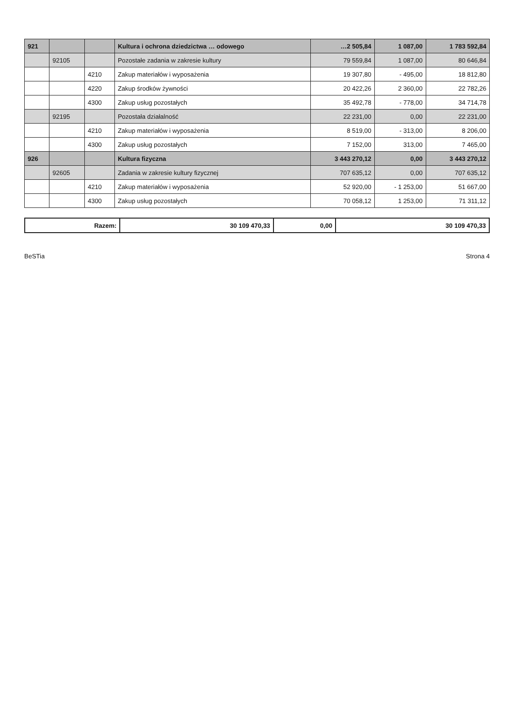| 921 | | | Kultura i ochrona dziedzictwa … odowego | …2 505,84 | 1 087,00 | 1 783 592,84 |
| | 92105 | | Pozostałe zadania w zakresie kultury | 79 559,84 | 1 087,00 | 80 646,84 |
| | | 4210 | Zakup materiałów i wyposażenia | 19 307,80 | - 495,00 | 18 812,80 |
| | | 4220 | Zakup środków żywności | 20 422,26 | 2 360,00 | 22 782,26 |
| | | 4300 | Zakup usług pozostałych | 35 492,78 | - 778,00 | 34 714,78 |
| | 92195 | | Pozostała działalność | 22 231,00 | 0,00 | 22 231,00 |
| | | 4210 | Zakup materiałów i wyposażenia | 8 519,00 | - 313,00 | 8 206,00 |
| | | 4300 | Zakup usług pozostałych | 7 152,00 | 313,00 | 7 465,00 |
| 926 | | | Kultura fizyczna | 3 443 270,12 | 0,00 | 3 443 270,12 |
| | 92605 | | Zadania w zakresie kultury fizycznej | 707 635,12 | 0,00 | 707 635,12 |
| | | 4210 | Zakup materiałów i wyposażenia | 52 920,00 | - 1 253,00 | 51 667,00 |
| | | 4300 | Zakup usług pozostałych | 70 058,12 | 1 253,00 | 71 311,12 |
| Razem: | 30 109 470,33 | 0,00 | 30 109 470,33 |
BeSTia Strona 4